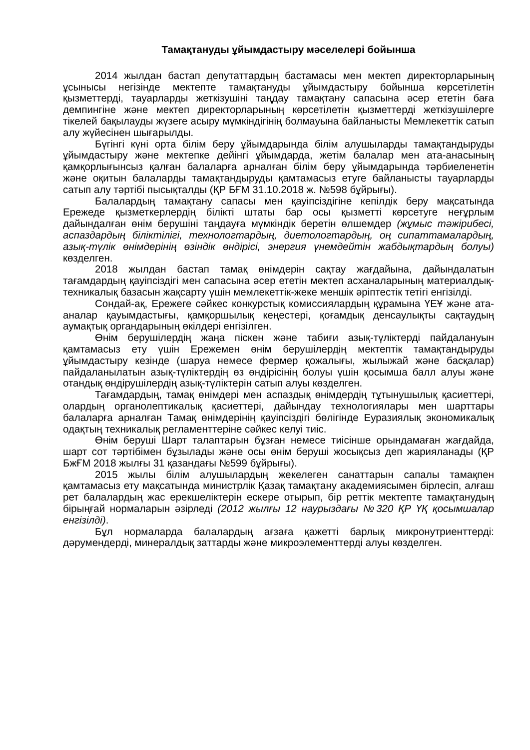Тамақтануды ұйымдастыру мәселелері бойынша
2014 жылдан бастап депутаттардың бастамасы мен мектеп директорларының ұсынысы негізінде мектепте тамақтануды ұйымдастыру бойынша көрсетілетін қызметтерді, тауарларды жеткізушіні таңдау тамақтану сапасына әсер ететін баға демпингіне және мектеп директорларының көрсетілетін қызметтерді жеткізушілерге тікелей бақылауды жүзеге асыру мүмкіндігінің болмауына байланысты Мемлекеттік сатып алу жүйесінен шығарылды.
Бүгінгі күні орта білім беру ұйымдарында білім алушыларды тамақтандыруды ұйымдастыру және мектепке дейінгі ұйымдарда, жетім балалар мен ата-анасының қамқорлығынсыз қалған балаларға арналған білім беру ұйымдарында тәрбиеленетін және оқитын балаларды тамақтандыруды қамтамасыз етуге байланысты тауарларды сатып алу тәртібі пысықталды (ҚР БҒМ 31.10.2018 ж. №598 бұйрығы).
Балалардың тамақтану сапасы мен қауіпсіздігіне кепілдік беру мақсатында Ережеде қызметкерлердің білікті штаты бар осы қызметті көрсетуге неғұрлым дайындалған өнім берушіні таңдауға мүмкіндік беретін өлшемдер (жұмыс тәжірибесі, аспаздардың біліктілігі, технологтардың, диетологтардың, оң сипаттамалардың, азық-түлік өнімдерінің өзіндік өндірісі, энергия үнемдейтін жабдықтардың болуы) көзделген.
2018 жылдан бастап тамақ өнімдерін сақтау жағдайына, дайындалатын тағамдардың қауіпсіздігі мен сапасына әсер ететін мектеп асханаларының материалдық-техникалық базасын жақсарту үшін мемлекеттік-жеке меншік әріптестік тетігі енгізілді.
Сондай-ақ, Ережеге сәйкес конкурстық комиссиялардың құрамына ҮЕҰ және ата-аналар қауымдастығы, қамқоршылық кеңестері, қоғамдық денсаулықты сақтаудың аумақтық органдарының өкілдері енгізілген.
Өнім берушілердің жаңа піскен және табиғи азық-түліктерді пайдалануын қамтамасыз ету үшін Ережемен өнім берушілердің мектептік тамақтандыруды ұйымдастыру кезінде (шаруа немесе фермер қожалығы, жылыжай және басқалар) пайдаланылатын азық-түліктердің өз өндірісінің болуы үшін қосымша балл алуы және отандық өндірушілердің азық-түліктерін сатып алуы көзделген.
Тағамдардың, тамақ өнімдері мен аспаздық өнімдердің тұтынушылық қасиеттері, олардың органолептикалық қасиеттері, дайындау технологиялары мен шарттары балаларға арналған Тамақ өнімдерінің қауіпсіздігі бөлігінде Еуразиялық экономикалық одақтың техникалық регламенттеріне сәйкес келуі тиіс.
Өнім беруші Шарт талаптарын бұзған немесе тиісінше орындамаған жағдайда, шарт сот тәртібімен бұзылады және осы өнім беруші жосықсыз деп жарияланады (ҚР БжҒМ 2018 жылғы 31 қазандағы №599 бұйрығы).
2015 жылы білім алушылардың жекелеген санаттарын сапалы тамақпен қамтамасыз ету мақсатында министрлік Қазақ тамақтану академиясымен бірлесіп, алғаш рет балалардың жас ерекшеліктерін ескере отырып, бір реттік мектепте тамақтанудың бірыңғай нормаларын әзірледі (2012 жылғы 12 наурыздағы №320 ҚР ҮҚ қосымшалар енгізілді).
Бұл нормаларда балалардың ағзаға қажетті барлық микронутриенттерді: дәрумендерді, минералдық заттарды және микроэлементтерді алуы көзделген.